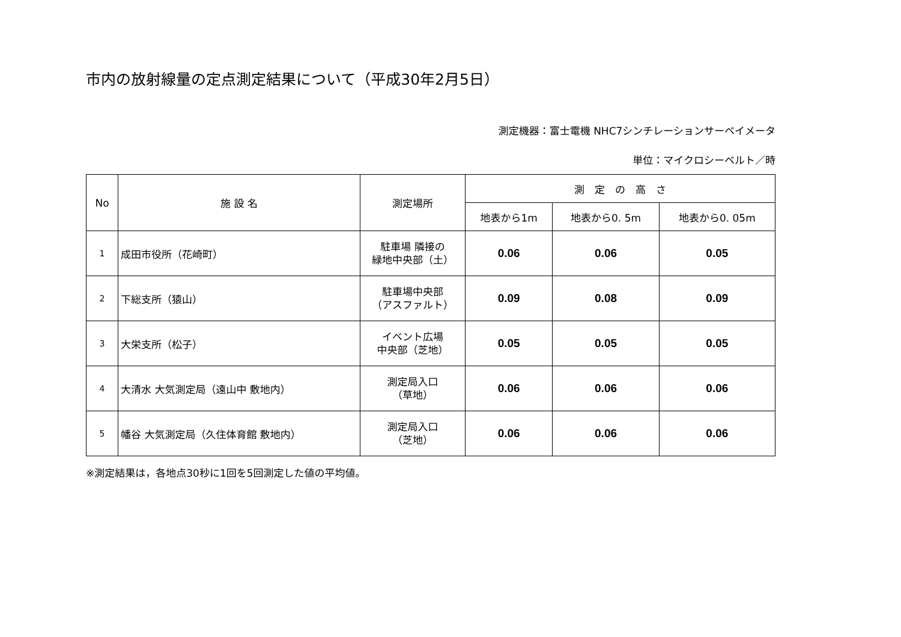市内の放射線量の定点測定結果について（平成30年2月5日）
測定機器：富士電機 NHC7シンチレーションサーベイメータ
単位：マイクロシーベルト／時
| No | 施 設 名 | 測定場所 | 測 定 の 高 さ | | |
| --- | --- | --- | --- | --- | --- |
| | | | 地表から1m | 地表から0. 5m | 地表から0. 05m |
| 1 | 成田市役所（花崎町） | 駐車場 隣接の 緑地中央部（土） | 0.06 | 0.06 | 0.05 |
| 2 | 下総支所（猿山） | 駐車場中央部 （アスファルト） | 0.09 | 0.08 | 0.09 |
| 3 | 大栄支所（松子） | イベント広場 中央部（芝地） | 0.05 | 0.05 | 0.05 |
| 4 | 大清水 大気測定局（遠山中 敷地内） | 測定局入口 （草地） | 0.06 | 0.06 | 0.06 |
| 5 | 幡谷 大気測定局（久住体育館 敷地内） | 測定局入口 （芝地） | 0.06 | 0.06 | 0.06 |
※測定結果は，各地点30秒に1回を5回測定した値の平均値。